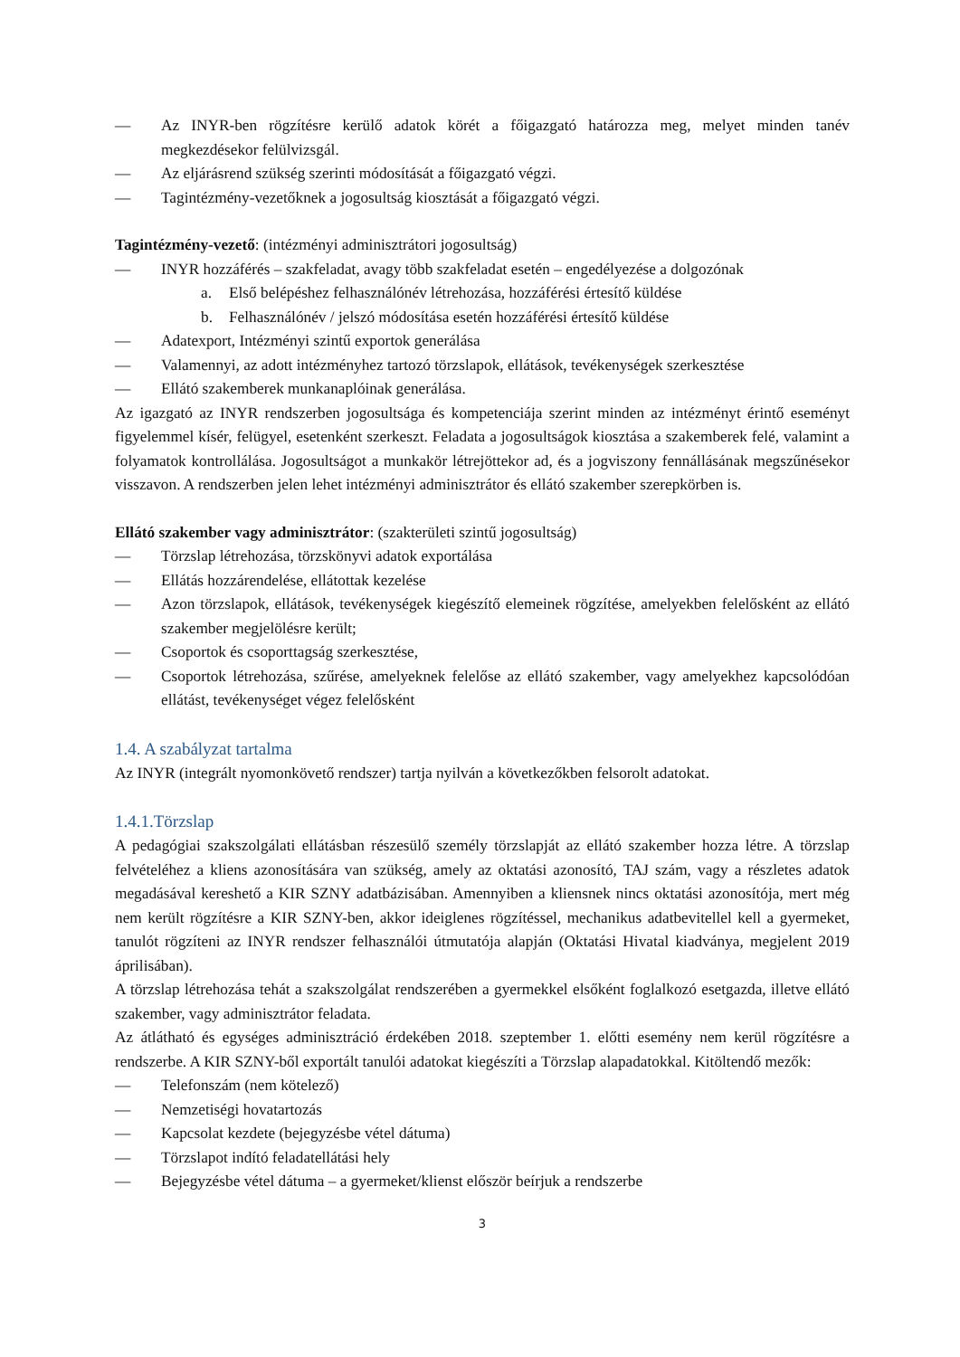— Az INYR-ben rögzítésre kerülő adatok körét a főigazgató határozza meg, melyet minden tanév megkezdésekor felülvizsgál.
— Az eljárásrend szükség szerinti módosítását a főigazgató végzi.
— Tagintézmény-vezetőknek a jogosultság kiosztását a főigazgató végzi.
Tagintézmény-vezető: (intézményi adminisztrátori jogosultság)
— INYR hozzáférés – szakfeladat, avagy több szakfeladat esetén – engedélyezése a dolgozónak
a. Első belépéshez felhasználónév létrehozása, hozzáférési értesítő küldése
b. Felhasználónév / jelszó módosítása esetén hozzáférési értesítő küldése
— Adatexport, Intézményi szintű exportok generálása
— Valamennyi, az adott intézményhez tartozó törzslapok, ellátások, tevékenységek szerkesztése
— Ellátó szakemberek munkanaplóinak generálása.
Az igazgató az INYR rendszerben jogosultsága és kompetenciája szerint minden az intézményt érintő eseményt figyelemmel kísér, felügyel, esetenként szerkeszt. Feladata a jogosultságok kiosztása a szakemberek felé, valamint a folyamatok kontrollálása. Jogosultságot a munkakör létrejöttekor ad, és a jogviszony fennállásának megszűnésekor visszavon. A rendszerben jelen lehet intézményi adminisztrátor és ellátó szakember szerepkörben is.
Ellátó szakember vagy adminisztrátor: (szakterületi szintű jogosultság)
— Törzslap létrehozása, törzskönyvi adatok exportálása
— Ellátás hozzárendelése, ellátottak kezelése
— Azon törzslapok, ellátások, tevékenységek kiegészítő elemeinek rögzítése, amelyekben felelősként az ellátó szakember megjelölésre került;
— Csoportok és csoporttagság szerkesztése,
— Csoportok létrehozása, szűrése, amelyeknek felelőse az ellátó szakember, vagy amelyekhez kapcsolódóan ellátást, tevékenységet végez felelősként
1.4. A szabályzat tartalma
Az INYR (integrált nyomonkövető rendszer) tartja nyilván a következőkben felsorolt adatokat.
1.4.1.Törzslap
A pedagógiai szakszolgálati ellátásban részesülő személy törzslapját az ellátó szakember hozza létre. A törzslap felvételéhez a kliens azonosítására van szükség, amely az oktatási azonosító, TAJ szám, vagy a részletes adatok megadásával kereshető a KIR SZNY adatbázisában. Amennyiben a kliensnek nincs oktatási azonosítója, mert még nem került rögzítésre a KIR SZNY-ben, akkor ideiglenes rögzítéssel, mechanikus adatbevitellel kell a gyermeket, tanulót rögzíteni az INYR rendszer felhasználói útmutatója alapján (Oktatási Hivatal kiadványa, megjelent 2019 áprilisában).
A törzslap létrehozása tehát a szakszolgálat rendszerében a gyermekkel elsőként foglalkozó esetgazda, illetve ellátó szakember, vagy adminisztrátor feladata.
Az átlátható és egységes adminisztráció érdekében 2018. szeptember 1. előtti esemény nem kerül rögzítésre a rendszerbe. A KIR SZNY-ből exportált tanulói adatokat kiegészíti a Törzslap alapadatokkal. Kitöltendő mezők:
— Telefonszám (nem kötelező)
— Nemzetiségi hovatartozás
— Kapcsolat kezdete (bejegyzésbe vétel dátuma)
— Törzslapot indító feladatellátási hely
— Bejegyzésbe vétel dátuma – a gyermeket/klienst először beírjuk a rendszerbe
3